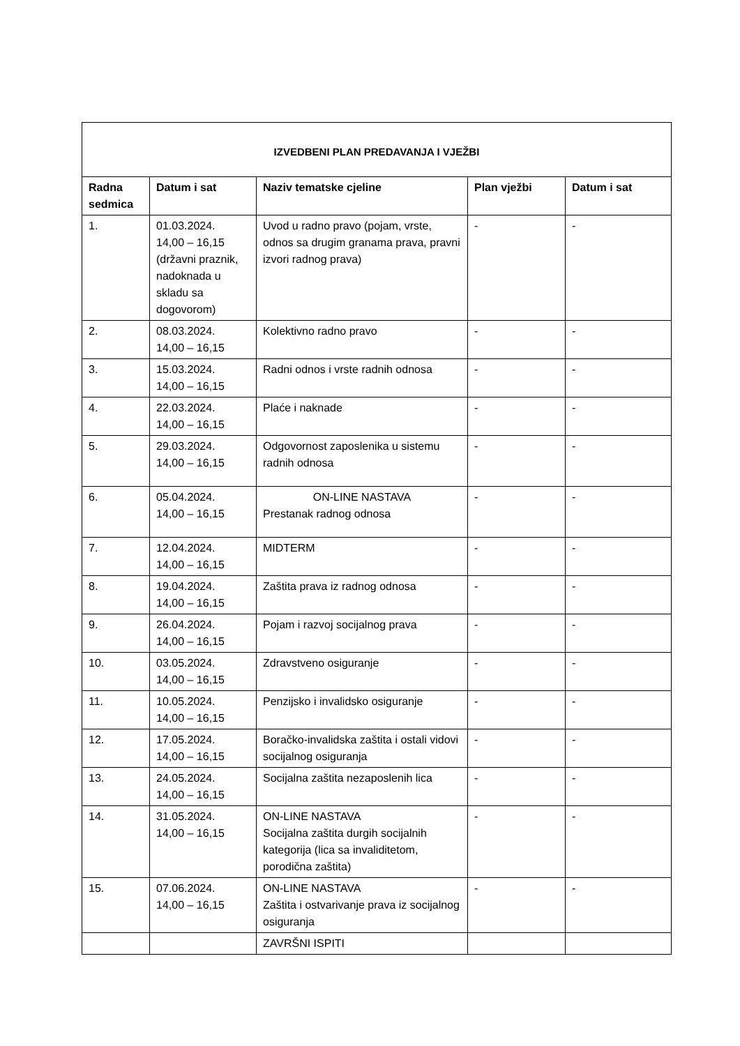| IZVEDBENI PLAN PREDAVANJA I VJEŽBI | | | | |
| --- | --- | --- | --- | --- |
| Radna sedmica | Datum i sat | Naziv tematske cjeline | Plan vježbi | Datum i sat |
| 1. | 01.03.2024. 14,00 – 16,15 (državni praznik, nadoknada u skladu sa dogovorom) | Uvod u radno pravo (pojam, vrste, odnos sa drugim granama prava, pravni izvori radnog prava) | - | - |
| 2. | 08.03.2024. 14,00 – 16,15 | Kolektivno radno pravo | - | - |
| 3. | 15.03.2024. 14,00 – 16,15 | Radni odnos i vrste radnih odnosa | - | - |
| 4. | 22.03.2024. 14,00 – 16,15 | Plaće i naknade | - | - |
| 5. | 29.03.2024. 14,00 – 16,15 | Odgovornost zaposlenika u sistemu radnih odnosa | - | - |
| 6. | 05.04.2024. 14,00 – 16,15 | ON-LINE NASTAVA Prestanak radnog odnosa | - | - |
| 7. | 12.04.2024. 14,00 – 16,15 | MIDTERM | - | - |
| 8. | 19.04.2024. 14,00 – 16,15 | Zaštita prava iz radnog odnosa | - | - |
| 9. | 26.04.2024. 14,00 – 16,15 | Pojam i razvoj socijalnog prava | - | - |
| 10. | 03.05.2024. 14,00 – 16,15 | Zdravstveno osiguranje | - | - |
| 11. | 10.05.2024. 14,00 – 16,15 | Penzijsko i invalidsko osiguranje | - | - |
| 12. | 17.05.2024. 14,00 – 16,15 | Boračko-invalidska zaštita i ostali vidovi socijalnog osiguranja | - | - |
| 13. | 24.05.2024. 14,00 – 16,15 | Socijalna zaštita nezaposlenih lica | - | - |
| 14. | 31.05.2024. 14,00 – 16,15 | ON-LINE NASTAVA Socijalna zaštita durgih socijalnih kategorija (lica sa invaliditetom, porodična zaštita) | - | - |
| 15. | 07.06.2024. 14,00 – 16,15 | ON-LINE NASTAVA Zaštita i ostvarivanje prava iz socijalnog osiguranja | - | - |
| | | ZAVRŠNI ISPITI | | |